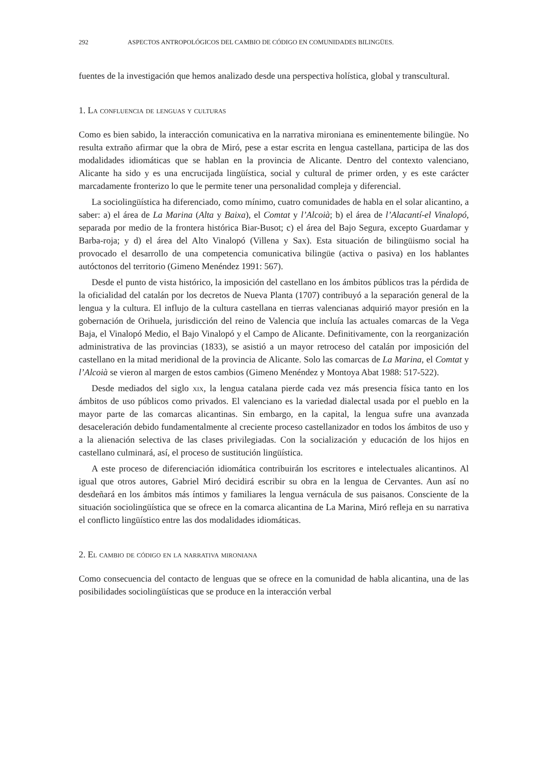292 ASPECTOS ANTROPOLÓGICOS DEL CAMBIO DE CÓDIGO EN COMUNIDADES BILINGÜES.
fuentes de la investigación que hemos analizado desde una perspectiva holística, global y transcultural.
1. La confluencia de lenguas y culturas
Como es bien sabido, la interacción comunicativa en la narrativa mironiana es eminentemente bilingüe. No resulta extraño afirmar que la obra de Miró, pese a estar escrita en lengua castellana, participa de las dos modalidades idiomáticas que se hablan en la provincia de Alicante. Dentro del contexto valenciano, Alicante ha sido y es una encrucijada lingüística, social y cultural de primer orden, y es este carácter marcadamente fronterizo lo que le permite tener una personalidad compleja y diferencial.
La sociolingüística ha diferenciado, como mínimo, cuatro comunidades de habla en el solar alicantino, a saber: a) el área de La Marina (Alta y Baixa), el Comtat y l’Alcoià; b) el área de l’Alacantí-el Vinalopó, separada por medio de la frontera histórica Biar-Busot; c) el área del Bajo Segura, excepto Guardamar y Barba-roja; y d) el área del Alto Vinalopó (Villena y Sax). Esta situación de bilingüismo social ha provocado el desarrollo de una competencia comunicativa bilingüe (activa o pasiva) en los hablantes autóctonos del territorio (Gimeno Menéndez 1991: 567).
Desde el punto de vista histórico, la imposición del castellano en los ámbitos públicos tras la pérdida de la oficialidad del catalán por los decretos de Nueva Planta (1707) contribuyó a la separación general de la lengua y la cultura. El influjo de la cultura castellana en tierras valencianas adquirió mayor presión en la gobernación de Orihuela, jurisdicción del reino de Valencia que incluía las actuales comarcas de la Vega Baja, el Vinalopó Medio, el Bajo Vinalopó y el Campo de Alicante. Definitivamente, con la reorganización administrativa de las provincias (1833), se asistió a un mayor retroceso del catalán por imposición del castellano en la mitad meridional de la provincia de Alicante. Solo las comarcas de La Marina, el Comtat y l’Alcoià se vieron al margen de estos cambios (Gimeno Menéndez y Montoya Abat 1988: 517-522).
Desde mediados del siglo xix, la lengua catalana pierde cada vez más presencia física tanto en los ámbitos de uso públicos como privados. El valenciano es la variedad dialectal usada por el pueblo en la mayor parte de las comarcas alicantinas. Sin embargo, en la capital, la lengua sufre una avanzada desaceleración debido fundamentalmente al creciente proceso castellanizador en todos los ámbitos de uso y a la alienación selectiva de las clases privilegiadas. Con la socialización y educación de los hijos en castellano culminará, así, el proceso de sustitución lingüística.
A este proceso de diferenciación idiomática contribuirán los escritores e intelectuales alicantinos. Al igual que otros autores, Gabriel Miró decidirá escribir su obra en la lengua de Cervantes. Aun así no desdeñará en los ámbitos más íntimos y familiares la lengua vernácula de sus paisanos. Consciente de la situación sociolingüística que se ofrece en la comarca alicantina de La Marina, Miró refleja en su narrativa el conflicto lingüístico entre las dos modalidades idiomáticas.
2. El cambio de código en la narrativa mironiana
Como consecuencia del contacto de lenguas que se ofrece en la comunidad de habla alicantina, una de las posibilidades sociolingüísticas que se produce en la interacción verbal